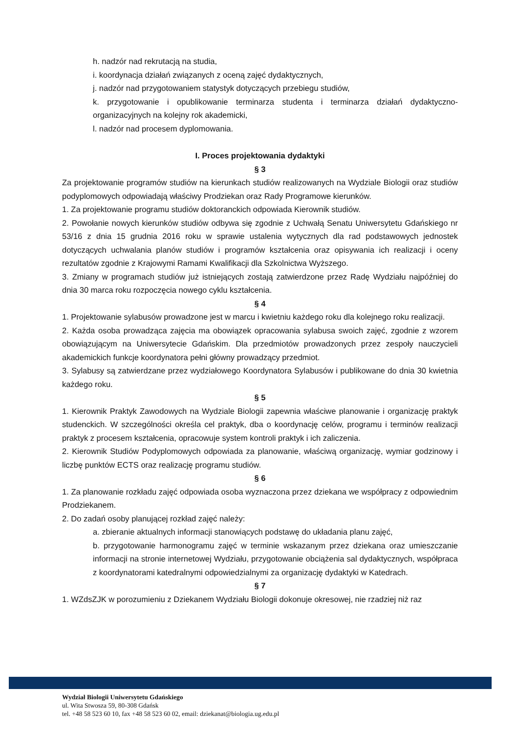h. nadzór nad rekrutacją na studia,
i. koordynacja działań związanych z oceną zajęć dydaktycznych,
j. nadzór nad przygotowaniem statystyk dotyczących przebiegu studiów,
k. przygotowanie i opublikowanie terminarza studenta i terminarza działań dydaktyczno-organizacyjnych na kolejny rok akademicki,
l. nadzór nad procesem dyplomowania.
I. Proces projektowania dydaktyki
§ 3
Za projektowanie programów studiów na kierunkach studiów realizowanych na Wydziale Biologii oraz studiów podyplomowych odpowiadają właściwy Prodziekan oraz Rady Programowe kierunków.
1. Za projektowanie programu studiów doktoranckich odpowiada Kierownik studiów.
2. Powołanie nowych kierunków studiów odbywa się zgodnie z Uchwałą Senatu Uniwersytetu Gdańskiego nr 53/16 z dnia 15 grudnia 2016 roku w sprawie ustalenia wytycznych dla rad podstawowych jednostek dotyczących uchwalania planów studiów i programów kształcenia oraz opisywania ich realizacji i oceny rezultatów zgodnie z Krajowymi Ramami Kwalifikacji dla Szkolnictwa Wyższego.
3. Zmiany w programach studiów już istniejących zostają zatwierdzone przez Radę Wydziału najpóźniej do dnia 30 marca roku rozpoczęcia nowego cyklu kształcenia.
§ 4
1. Projektowanie sylabusów prowadzone jest w marcu i kwietniu każdego roku dla kolejnego roku realizacji.
2. Każda osoba prowadząca zajęcia ma obowiązek opracowania sylabusa swoich zajęć, zgodnie z wzorem obowiązującym na Uniwersytecie Gdańskim. Dla przedmiotów prowadzonych przez zespoły nauczycieli akademickich funkcje koordynatora pełni główny prowadzący przedmiot.
3. Sylabusy są zatwierdzane przez wydziałowego Koordynatora Sylabusów i publikowane do dnia 30 kwietnia każdego roku.
§ 5
1. Kierownik Praktyk Zawodowych na Wydziale Biologii zapewnia właściwe planowanie i organizację praktyk studenckich. W szczególności określa cel praktyk, dba o koordynację celów, programu i terminów realizacji praktyk z procesem kształcenia, opracowuje system kontroli praktyk i ich zaliczenia.
2. Kierownik Studiów Podyplomowych odpowiada za planowanie, właściwą organizację, wymiar godzinowy i liczbę punktów ECTS oraz realizację programu studiów.
§ 6
1. Za planowanie rozkładu zajęć odpowiada osoba wyznaczona przez dziekana we współpracy z odpowiednim Prodziekanem.
2. Do zadań osoby planującej rozkład zajęć należy:
a. zbieranie aktualnych informacji stanowiących podstawę do układania planu zajęć,
b. przygotowanie harmonogramu zajęć w terminie wskazanym przez dziekana oraz umieszczanie informacji na stronie internetowej Wydziału, przygotowanie obciążenia sal dydaktycznych, współpraca z koordynatorami katedralnymi odpowiedzialnymi za organizację dydaktyki w Katedrach.
§ 7
1. WZdsZJK w porozumieniu z Dziekanem Wydziału Biologii dokonuje okresowej, nie rzadziej niż raz
Wydział Biologii Uniwersytetu Gdańskiego
ul. Wita Stwosza 59, 80-308 Gdańsk
tel. +48 58 523 60 10, fax +48 58 523 60 02, email: dziekanat@biologia.ug.edu.pl